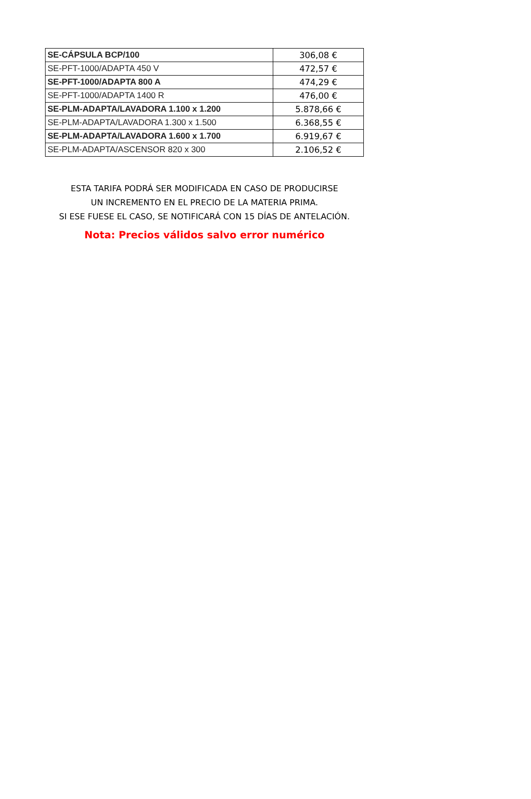| SE-CÁPSULA BCP/100 | 306,08 € |
| SE-PFT-1000/ADAPTA 450 V | 472,57 € |
| SE-PFT-1000/ADAPTA 800 A | 474,29 € |
| SE-PFT-1000/ADAPTA 1400 R | 476,00 € |
| SE-PLM-ADAPTA/LAVADORA 1.100 x 1.200 | 5.878,66 € |
| SE-PLM-ADAPTA/LAVADORA 1.300 x 1.500 | 6.368,55 € |
| SE-PLM-ADAPTA/LAVADORA 1.600 x 1.700 | 6.919,67 € |
| SE-PLM-ADAPTA/ASCENSOR 820 x 300 | 2.106,52 € |
ESTA TARIFA PODRÁ SER MODIFICADA EN CASO DE PRODUCIRSE
UN INCREMENTO EN EL PRECIO DE LA MATERIA PRIMA.
SI ESE FUESE EL CASO, SE NOTIFICARÁ CON 15 DÍAS DE ANTELACIÓN.
Nota: Precios válidos salvo error numérico